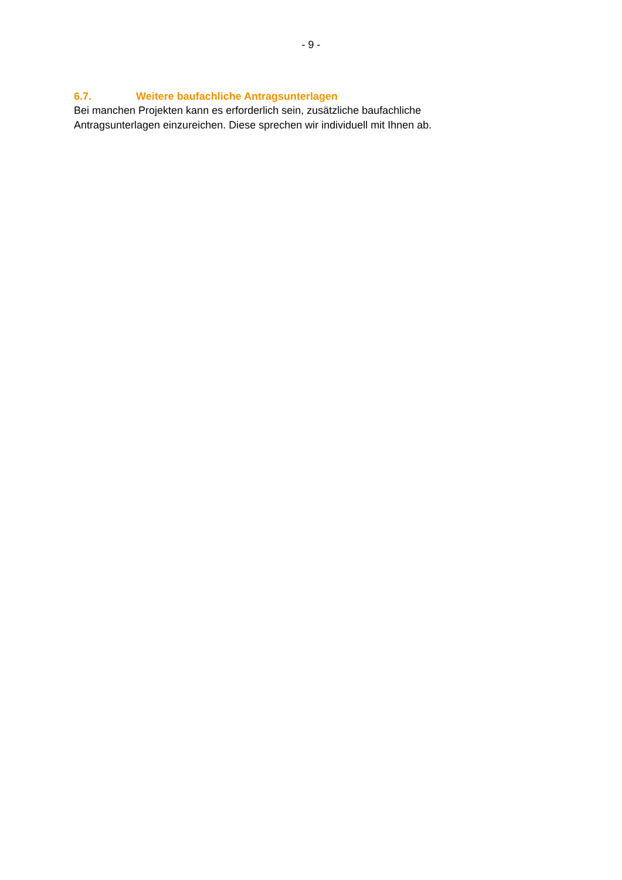- 9 -
6.7. Weitere baufachliche Antragsunterlagen
Bei manchen Projekten kann es erforderlich sein, zusätzliche baufachliche Antragsunterlagen einzureichen. Diese sprechen wir individuell mit Ihnen ab.